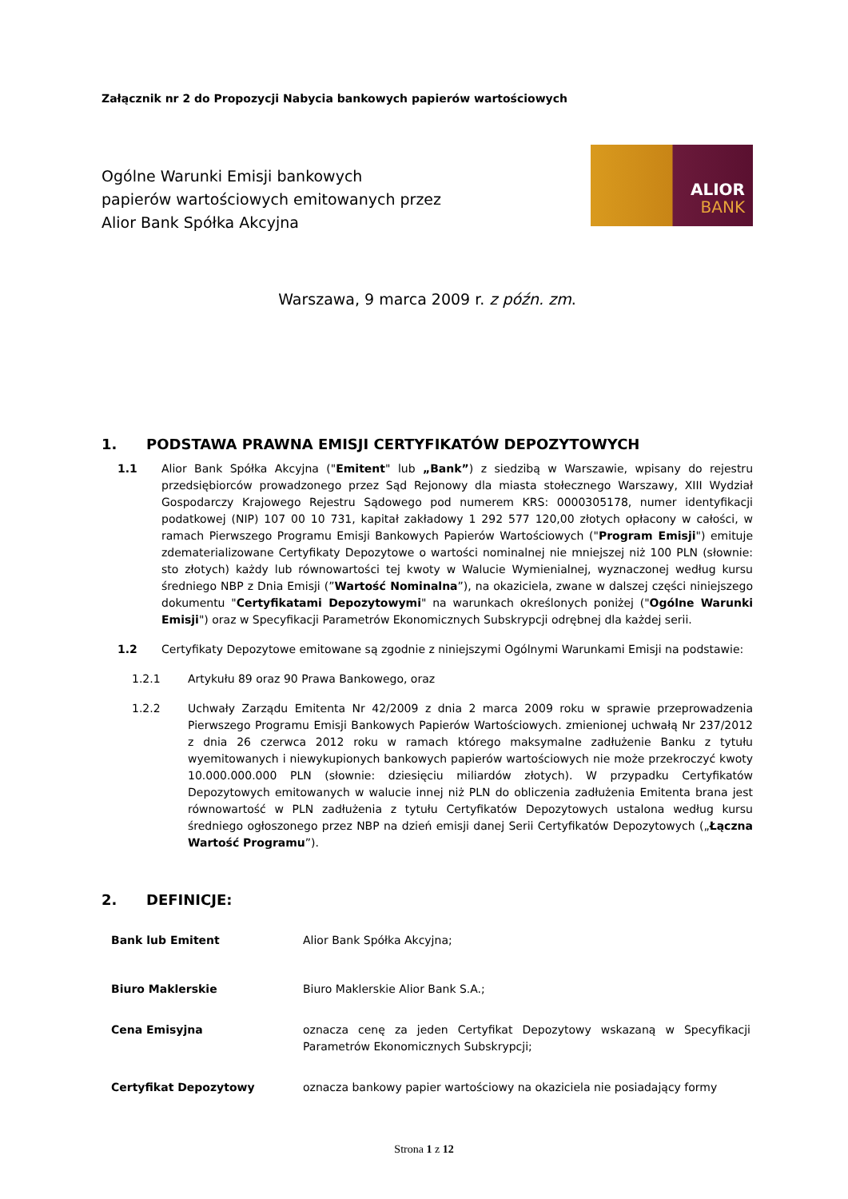Załącznik nr 2 do Propozycji Nabycia bankowych papierów wartościowych
Ogólne Warunki Emisji bankowych
papierów wartościowych emitowanych przez
Alior Bank Spółka Akcyjna
ALIOR
BANK
Warszawa, 9 marca 2009 r. z późn. zm.
1. PODSTAWA PRAWNA EMISJI CERTYFIKATÓW DEPOZYTOWYCH
1.1 Alior Bank Spółka Akcyjna ("Emitent" lub „Bank”) z siedzibą w Warszawie, wpisany do rejestru przedsiębiorców prowadzonego przez Sąd Rejonowy dla miasta stołecznego Warszawy, XIII Wydział Gospodarczy Krajowego Rejestru Sądowego pod numerem KRS: 0000305178, numer identyfikacji podatkowej (NIP) 107 00 10 731, kapitał zakładowy 1 292 577 120,00 złotych opłacony w całości, w ramach Pierwszego Programu Emisji Bankowych Papierów Wartościowych ("Program Emisji") emituje zdematerializowane Certyfikaty Depozytowe o wartości nominalnej nie mniejszej niż 100 PLN (słownie: sto złotych) każdy lub równowartości tej kwoty w Walucie Wymienialnej, wyznaczonej według kursu średniego NBP z Dnia Emisji (”Wartość Nominalna”), na okaziciela, zwane w dalszej części niniejszego dokumentu "Certyfikatami Depozytowymi" na warunkach określonych poniżej ("Ogólne Warunki Emisji") oraz w Specyfikacji Parametrów Ekonomicznych Subskrypcji odrębnej dla każdej serii.
1.2 Certyfikaty Depozytowe emitowane są zgodnie z niniejszymi Ogólnymi Warunkami Emisji na podstawie:
1.2.1 Artykułu 89 oraz 90 Prawa Bankowego, oraz
1.2.2 Uchwały Zarządu Emitenta Nr 42/2009 z dnia 2 marca 2009 roku w sprawie przeprowadzenia Pierwszego Programu Emisji Bankowych Papierów Wartościowych. zmienionej uchwałą Nr 237/2012 z dnia 26 czerwca 2012 roku w ramach którego maksymalne zadłużenie Banku z tytułu wyemitowanych i niewykupionych bankowych papierów wartościowych nie może przekroczyć kwoty 10.000.000.000 PLN (słownie: dziesięciu miliardów złotych). W przypadku Certyfikatów Depozytowych emitowanych w walucie innej niż PLN do obliczenia zadłużenia Emitenta brana jest równowartość w PLN zadłużenia z tytułu Certyfikatów Depozytowych ustalona według kursu średniego ogłoszonego przez NBP na dzień emisji danej Serii Certyfikatów Depozytowych („Łączna Wartość Programu”).
2. DEFINICJE:
| Bank lub Emitent | Alior Bank Spółka Akcyjna; |
| Biuro Maklerskie | Biuro Maklerskie Alior Bank S.A.; |
| Cena Emisyjna | oznacza cenę za jeden Certyfikat Depozytowy wskazaną w Specyfikacji Parametrów Ekonomicznych Subskrypcji; |
| Certyfikat Depozytowy | oznacza bankowy papier wartościowy na okaziciela nie posiadający formy |
Strona 1 z 12